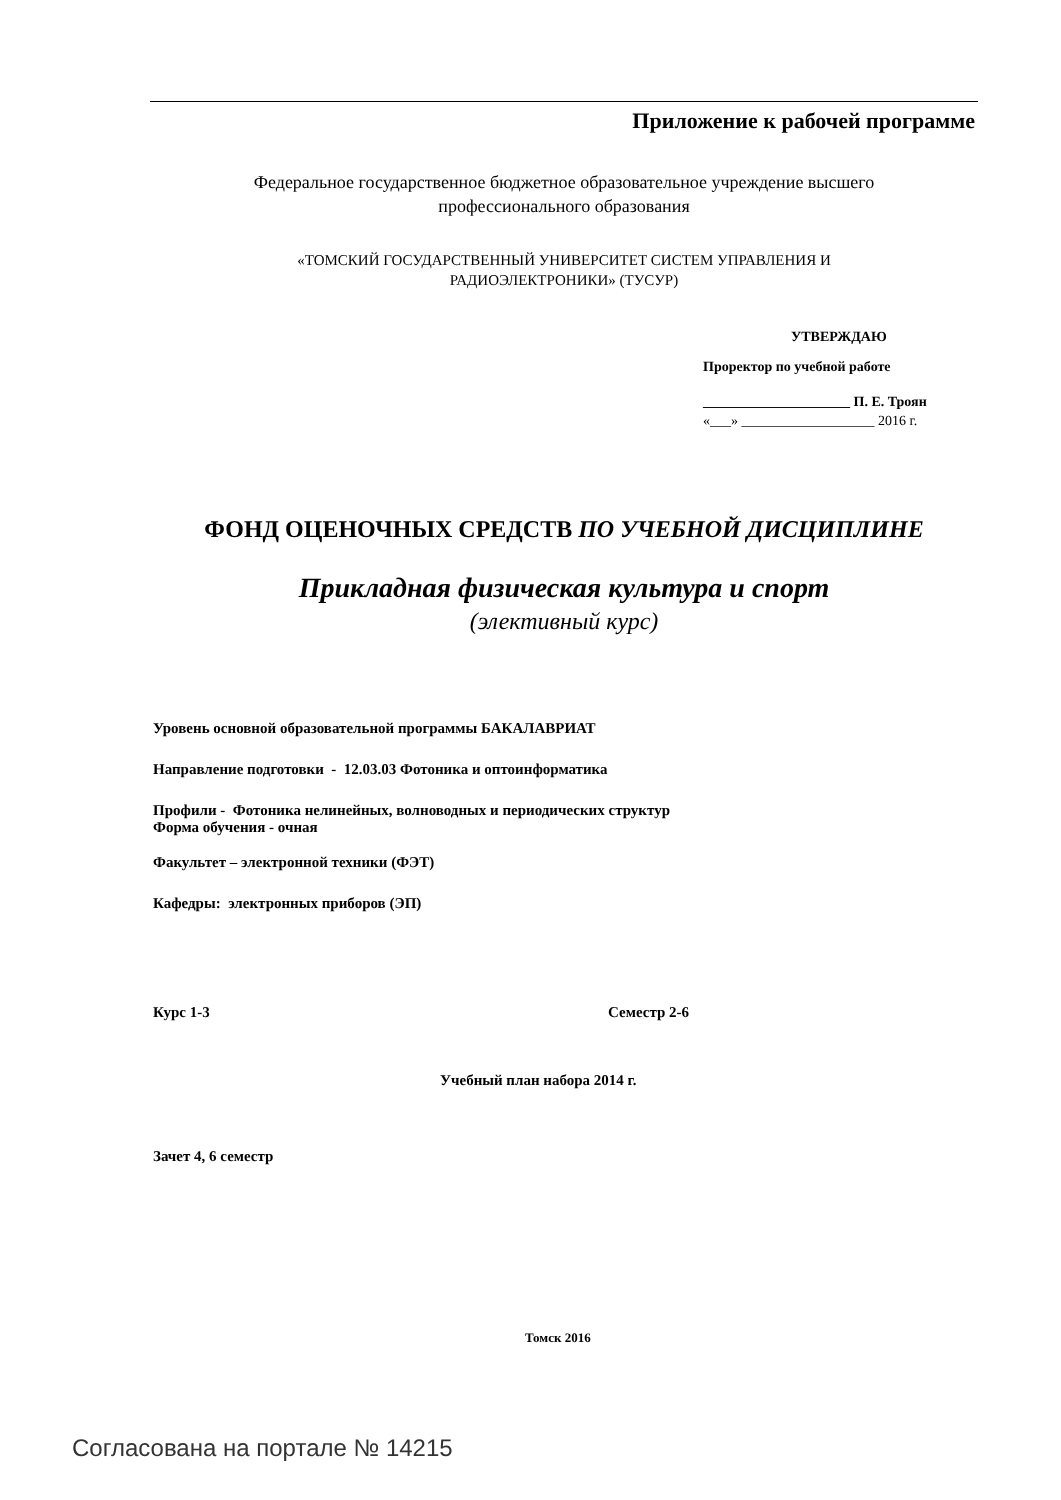Приложение к рабочей программе
Федеральное государственное бюджетное образовательное учреждение высшего
профессионального образования
«ТОМСКИЙ ГОСУДАРСТВЕННЫЙ УНИВЕРСИТЕТ СИСТЕМ УПРАВЛЕНИЯ И
РАДИОЭЛЕКТРОНИКИ» (ТУСУР)
УТВЕРЖДАЮ
Проректор по учебной работе
_____________________ П. Е. Троян
«___» ___________________ 2016 г.
ФОНД ОЦЕНОЧНЫХ СРЕДСТВ ПО УЧЕБНОЙ ДИСЦИПЛИНЕ
Прикладная физическая культура и спорт
(элективный курс)
Уровень основной образовательной программы БАКАЛАВРИАТ
Направление подготовки - 12.03.03 Фотоника и оптоинформатика
Профили - Фотоника нелинейных, волноводных и периодических структур
Форма обучения - очная
Факультет – электронной техники (ФЭТ)
Кафедры: электронных приборов (ЭП)
Курс 1-3 Семестр 2-6
Учебный план набора 2014 г.
Зачет 4, 6 семестр
Томск 2016
Согласована на портале № 14215